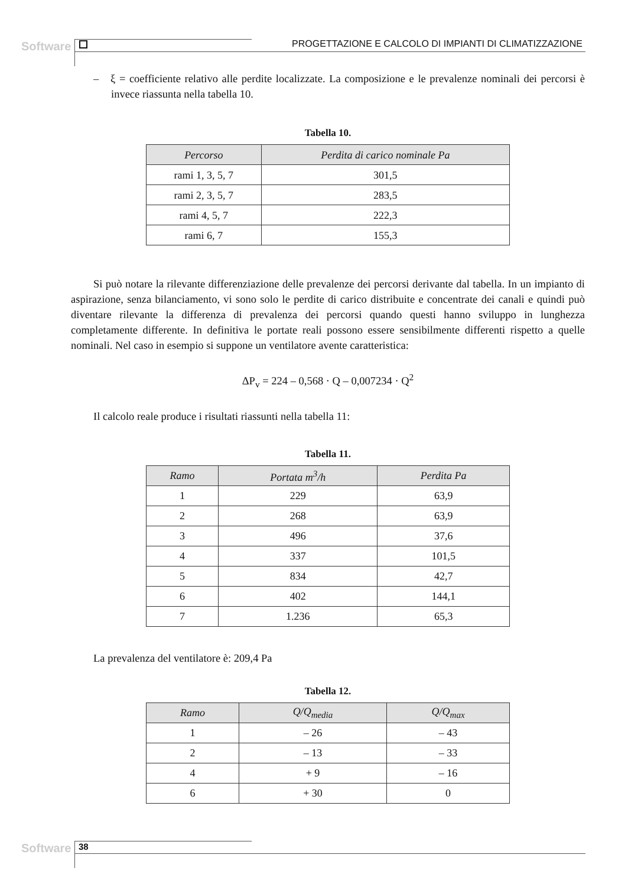Software PROGETTAZIONE E CALCOLO DI IMPIANTI DI CLIMATIZZAZIONE
– ξ = coefficiente relativo alle perdite localizzate. La composizione e le prevalenze nominali dei percorsi è invece riassunta nella tabella 10.
Tabella 10.
| Percorso | Perdita di carico nominale Pa |
| --- | --- |
| rami 1, 3, 5, 7 | 301,5 |
| rami 2, 3, 5, 7 | 283,5 |
| rami 4, 5, 7 | 222,3 |
| rami 6, 7 | 155,3 |
Si può notare la rilevante differenziazione delle prevalenze dei percorsi derivante dal tabella. In un impianto di aspirazione, senza bilanciamento, vi sono solo le perdite di carico distribuite e concentrate dei canali e quindi può diventare rilevante la differenza di prevalenza dei percorsi quando questi hanno sviluppo in lunghezza completamente differente. In definitiva le portate reali possono essere sensibilmente differenti rispetto a quelle nominali. Nel caso in esempio si suppone un ventilatore avente caratteristica:
ΔP<sub>v</sub> = 224 – 0,568 · Q – 0,007234 · Q<sup>2</sup>
Il calcolo reale produce i risultati riassunti nella tabella 11:
Tabella 11.
| Ramo | Portata m<sup>3</sup>/h | Perdita Pa |
| --- | --- | --- |
| 1 | 229 | 63,9 |
| 2 | 268 | 63,9 |
| 3 | 496 | 37,6 |
| 4 | 337 | 101,5 |
| 5 | 834 | 42,7 |
| 6 | 402 | 144,1 |
| 7 | 1.236 | 65,3 |
La prevalenza del ventilatore è: 209,4 Pa
Tabella 12.
| Ramo | Q/Q<sub>media</sub> | Q/Q<sub>max</sub> |
| --- | --- | --- |
| 1 | – 26 | – 43 |
| 2 | – 13 | – 33 |
| 4 | + 9 | – 16 |
| 6 | + 30 | 0 |
Software 38